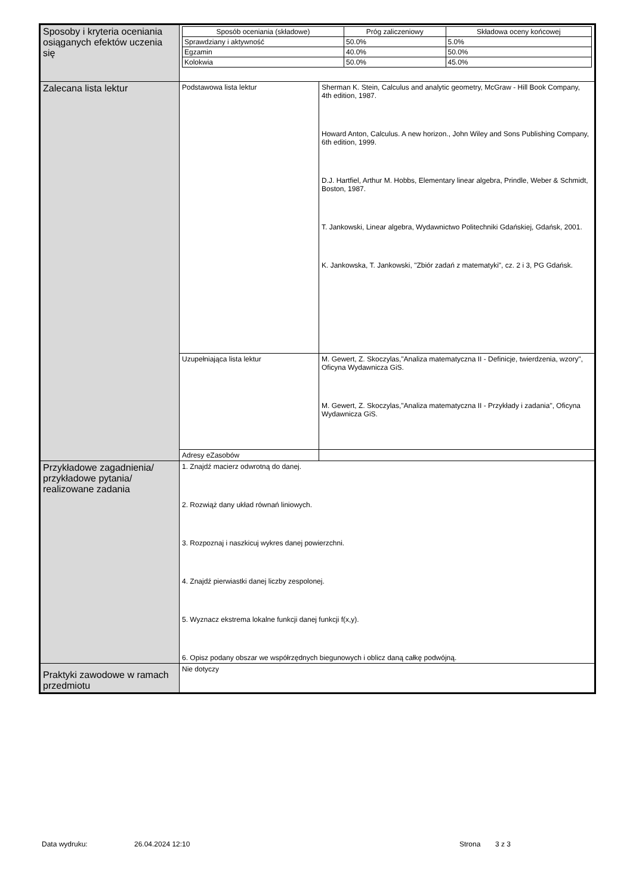| Sposoby i kryteria oceniania osiąganych efektów uczenia się | / Sposób oceniania (składowe) / Próg zaliczeniowy / Składowa oceny końcowej / / --- / --- / --- / / Sprawdziany i aktywność / 50.0% / 5.0% / / Egzamin / 40.0% / 50.0% / / Kolokwia / 50.0% / 45.0% / | |
| Zalecana lista lektur | Podstawowa lista lektur | Sherman K. Stein, Calculus and analytic geometry, McGraw - Hill Book Company, 4th edition, 1987. Howard Anton, Calculus. A new horizon., John Wiley and Sons Publishing Company, 6th edition, 1999. D.J. Hartfiel, Arthur M. Hobbs, Elementary linear algebra, Prindle, Weber & Schmidt, Boston, 1987. T. Jankowski, Linear algebra, Wydawnictwo Politechniki Gdańskiej, Gdańsk, 2001. K. Jankowska, T. Jankowski, "Zbiór zadań z matematyki", cz. 2 i 3, PG Gdańsk. |
| | Uzupełniająca lista lektur | M. Gewert, Z. Skoczylas,"Analiza matematyczna II - Definicje, twierdzenia, wzory", Oficyna Wydawnicza GiS. M. Gewert, Z. Skoczylas,"Analiza matematyczna II - Przykłady i zadania", Oficyna Wydawnicza GiS. |
| | Adresy eZasobów | |
| Przykładowe zagadnienia/ przykładowe pytania/ realizowane zadania | 1. Znajdź macierz odwrotną do danej. 2. Rozwiąż dany układ równań liniowych. 3. Rozpoznaj i naszkicuj wykres danej powierzchni. 4. Znajdź pierwiastki danej liczby zespolonej. 5. Wyznacz ekstrema lokalne funkcji danej funkcji f(x,y). 6. Opisz podany obszar we współrzędnych biegunowych i oblicz daną całkę podwójną. | |
| Praktyki zawodowe w ramach przedmiotu | Nie dotyczy | |
Data wydruku: 26.04.2024 12:10 Strona 3 z 3